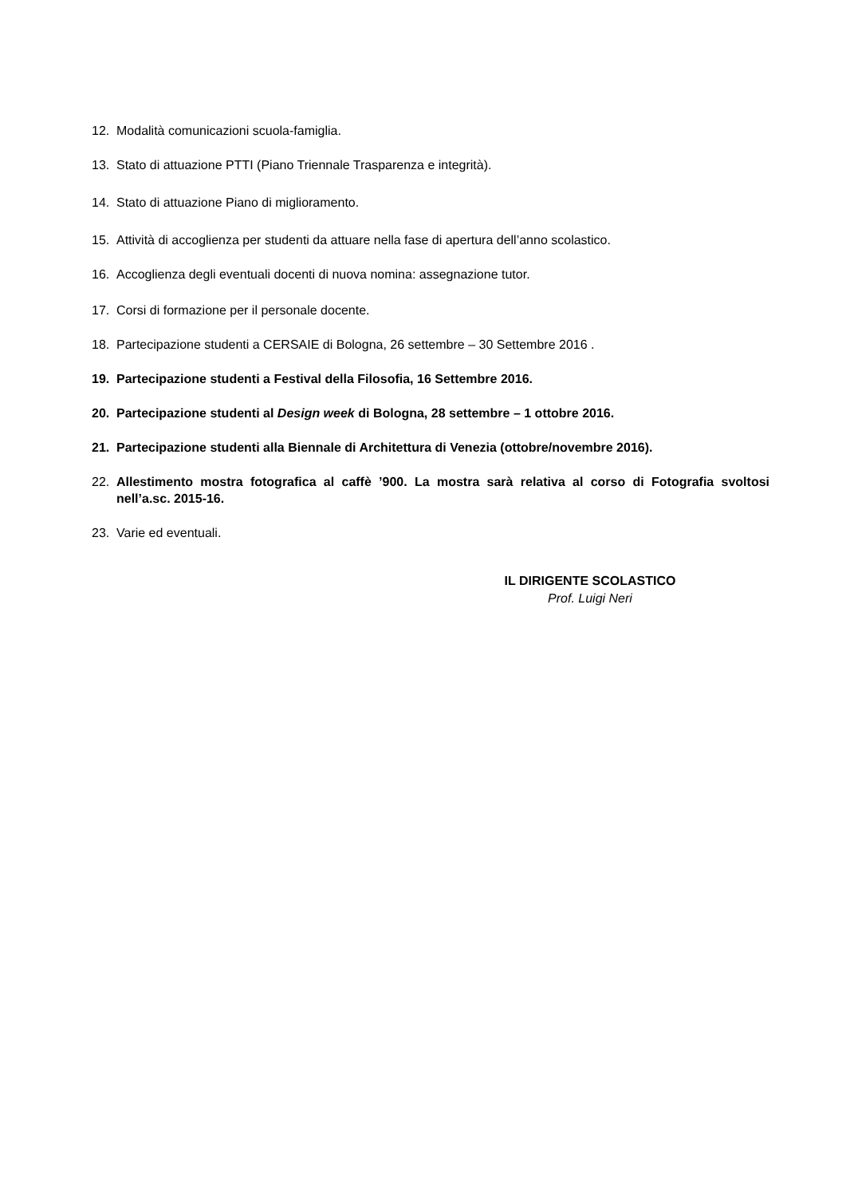12. Modalità comunicazioni scuola-famiglia.
13. Stato di attuazione PTTI (Piano Triennale Trasparenza e integrità).
14. Stato di attuazione Piano di miglioramento.
15. Attività di accoglienza per studenti da attuare nella fase di apertura dell’anno scolastico.
16. Accoglienza degli eventuali docenti di nuova nomina: assegnazione tutor.
17. Corsi di formazione per il personale docente.
18. Partecipazione studenti a CERSAIE di Bologna, 26 settembre – 30 Settembre 2016 .
19. Partecipazione studenti a Festival della Filosofia, 16 Settembre 2016.
20. Partecipazione studenti al Design week di Bologna, 28 settembre – 1 ottobre 2016.
21. Partecipazione studenti alla Biennale di Architettura di Venezia (ottobre/novembre 2016).
22. Allestimento mostra fotografica al caffè ’900. La mostra sarà relativa al corso di Fotografia svoltosi nell’a.sc. 2015-16.
23. Varie ed eventuali.
IL DIRIGENTE SCOLASTICO
Prof. Luigi Neri